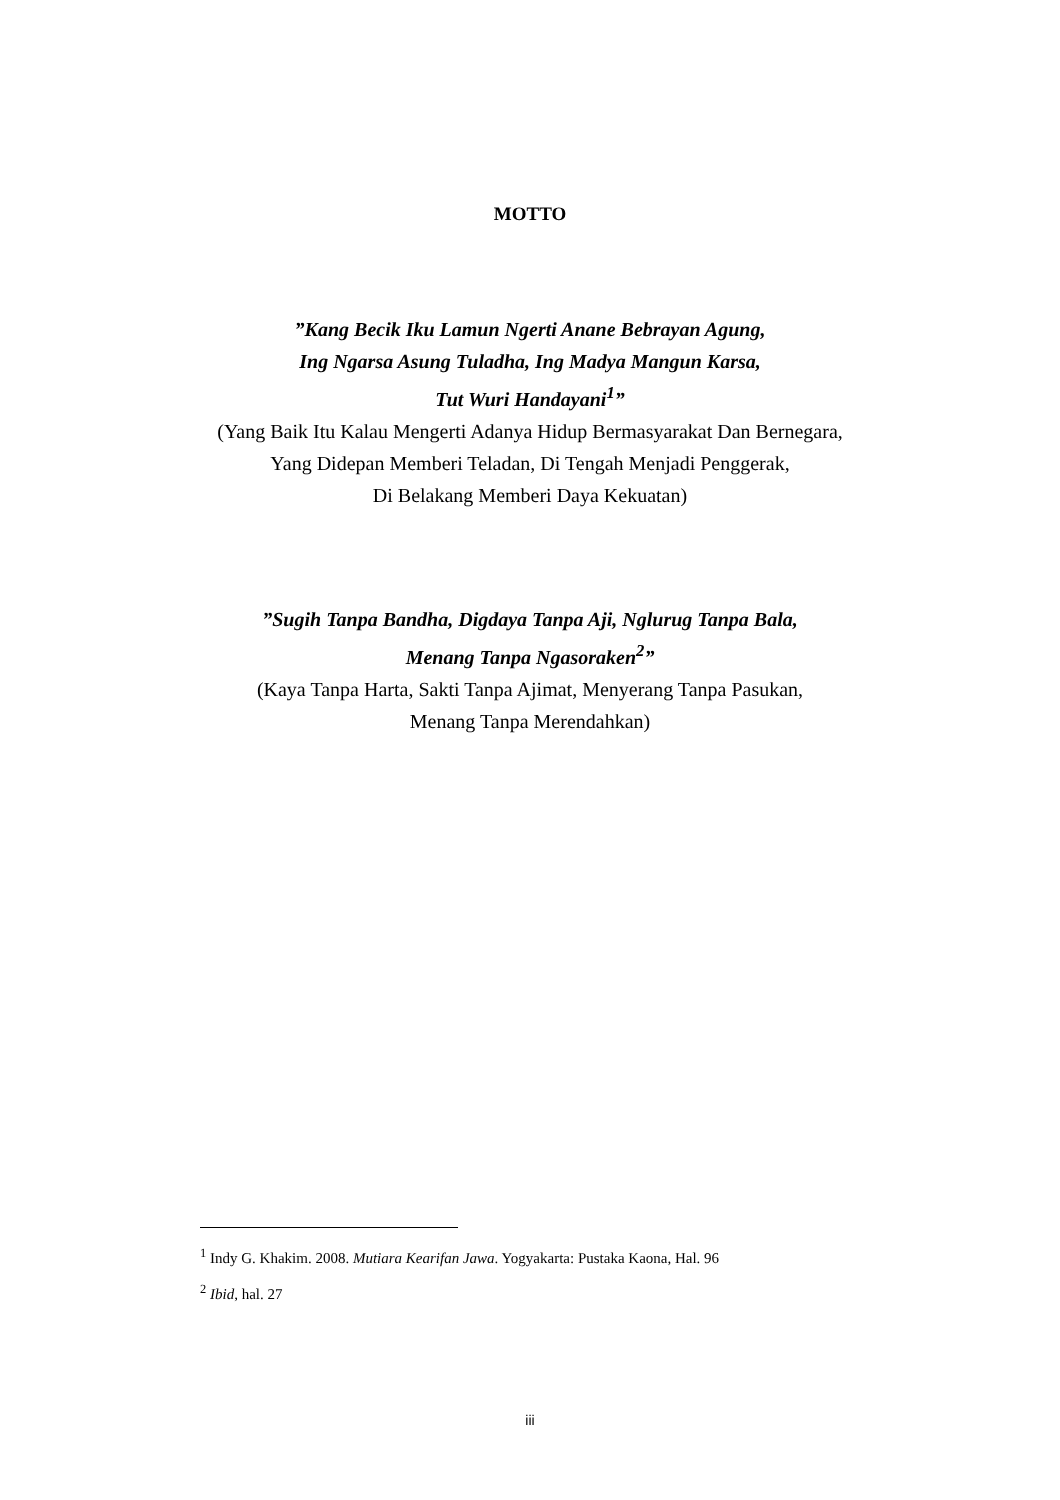MOTTO
”Kang Becik Iku Lamun Ngerti Anane Bebrayan Agung,
Ing Ngarsa Asung Tuladha, Ing Madya Mangun Karsa,
Tut Wuri Handayani<sup>1</sup>”
(Yang Baik Itu Kalau Mengerti Adanya Hidup Bermasyarakat Dan Bernegara,
Yang Didepan Memberi Teladan, Di Tengah Menjadi Penggerak,
Di Belakang Memberi Daya Kekuatan)
”Sugih Tanpa Bandha, Digdaya Tanpa Aji, Nglurug Tanpa Bala,
Menang Tanpa Ngasoraken<sup>2</sup>”
(Kaya Tanpa Harta, Sakti Tanpa Ajimat, Menyerang Tanpa Pasukan,
Menang Tanpa Merendahkan)
<sup>1</sup> Indy G. Khakim. 2008. Mutiara Kearifan Jawa. Yogyakarta: Pustaka Kaona, Hal. 96
<sup>2</sup> Ibid, hal. 27
iii